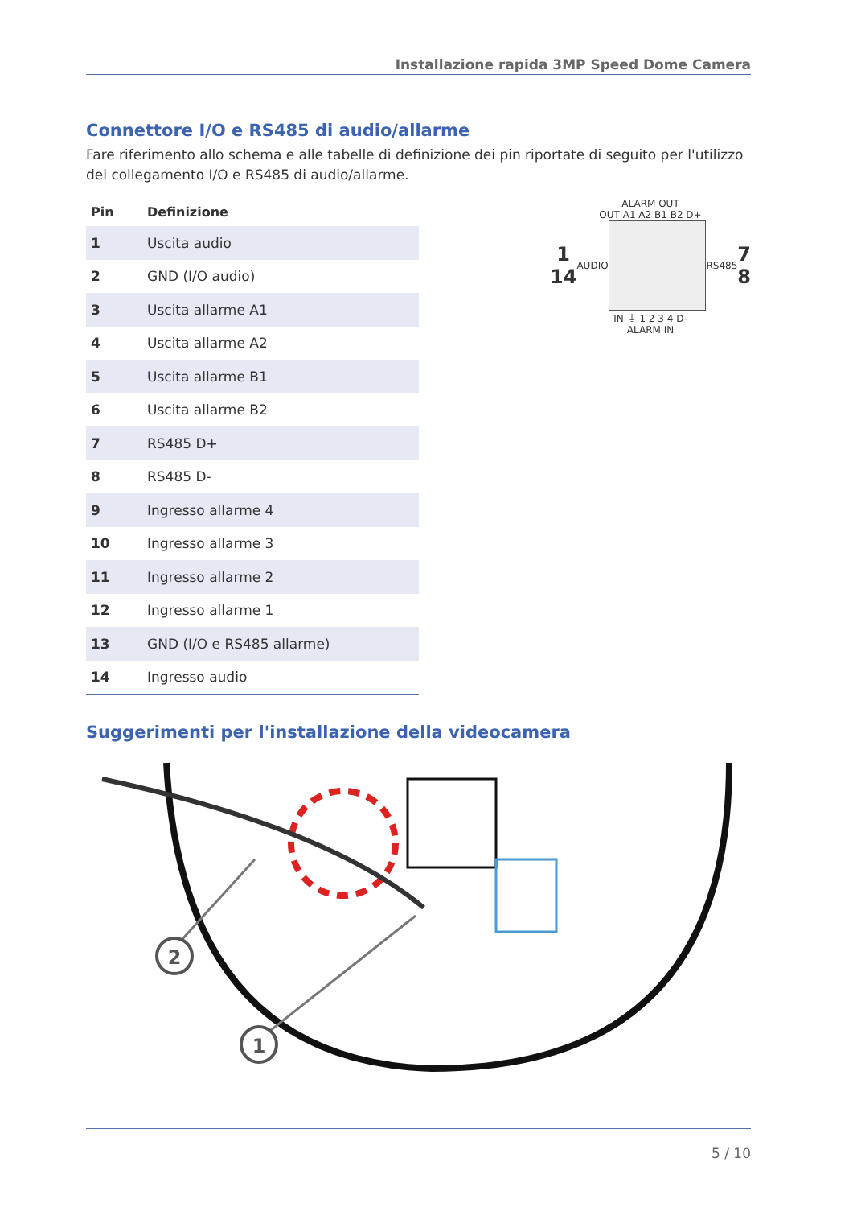Installazione rapida 3MP Speed Dome Camera
Connettore I/O e RS485 di audio/allarme
Fare riferimento allo schema e alle tabelle di definizione dei pin riportate di seguito per l'utilizzo del collegamento I/O e RS485 di audio/allarme.
| Pin | Definizione |
| --- | --- |
| 1 | Uscita audio |
| 2 | GND (I/O audio) |
| 3 | Uscita allarme A1 |
| 4 | Uscita allarme A2 |
| 5 | Uscita allarme B1 |
| 6 | Uscita allarme B2 |
| 7 | RS485 D+ |
| 8 | RS485 D- |
| 9 | Ingresso allarme 4 |
| 10 | Ingresso allarme 3 |
| 11 | Ingresso allarme 2 |
| 12 | Ingresso allarme 1 |
| 13 | GND (I/O e RS485 allarme) |
| 14 | Ingresso audio |
ALARM OUT
OUT A1 A2 B1 B2 D+
1
14 AUDIO RS485 7
8
IN ⏚ 1 2 3 4 D-
ALARM IN
Suggerimenti per l'installazione della videocamera
2
1
5 / 10